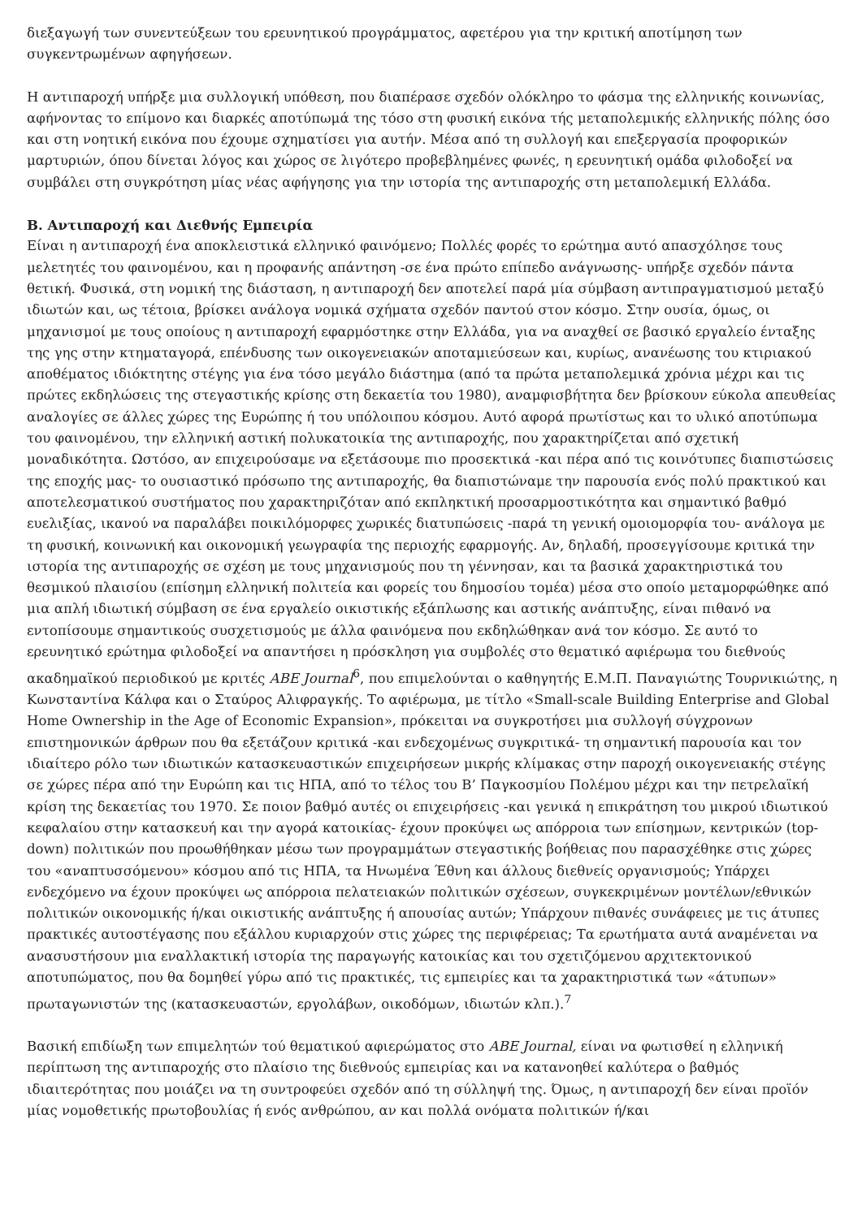διεξαγωγή των συνεντεύξεων του ερευνητικού προγράμματος, αφετέρου για την κριτική αποτίμηση των συγκεντρωμένων αφηγήσεων.
Η αντιπαροχή υπήρξε μια συλλογική υπόθεση, που διαπέρασε σχεδόν ολόκληρο το φάσμα της ελληνικής κοινωνίας, αφήνοντας το επίμονο και διαρκές αποτύπωμά της τόσο στη φυσική εικόνα τής μεταπολεμικής ελληνικής πόλης όσο και στη νοητική εικόνα που έχουμε σχηματίσει για αυτήν. Μέσα από τη συλλογή και επεξεργασία προφορικών μαρτυριών, όπου δίνεται λόγος και χώρος σε λιγότερο προβεβλημένες φωνές, η ερευνητική ομάδα φιλοδοξεί να συμβάλει στη συγκρότηση μίας νέας αφήγησης για την ιστορία της αντιπαροχής στη μεταπολεμική Ελλάδα.
Β. Αντιπαροχή και Διεθνής Εμπειρία
Είναι η αντιπαροχή ένα αποκλειστικά ελληνικό φαινόμενο; Πολλές φορές το ερώτημα αυτό απασχόλησε τους μελετητές του φαινομένου, και η προφανής απάντηση -σε ένα πρώτο επίπεδο ανάγνωσης- υπήρξε σχεδόν πάντα θετική. Φυσικά, στη νομική της διάσταση, η αντιπαροχή δεν αποτελεί παρά μία σύμβαση αντιπραγματισμού μεταξύ ιδιωτών και, ως τέτοια, βρίσκει ανάλογα νομικά σχήματα σχεδόν παντού στον κόσμο. Στην ουσία, όμως, οι μηχανισμοί με τους οποίους η αντιπαροχή εφαρμόστηκε στην Ελλάδα, για να αναχθεί σε βασικό εργαλείο ένταξης της γης στην κτηματαγορά, επένδυσης των οικογενειακών αποταμιεύσεων και, κυρίως, ανανέωσης του κτιριακού αποθέματος ιδιόκτητης στέγης για ένα τόσο μεγάλο διάστημα (από τα πρώτα μεταπολεμικά χρόνια μέχρι και τις πρώτες εκδηλώσεις της στεγαστικής κρίσης στη δεκαετία του 1980), αναμφισβήτητα δεν βρίσκουν εύκολα απευθείας αναλογίες σε άλλες χώρες της Ευρώπης ή του υπόλοιπου κόσμου. Αυτό αφορά πρωτίστως και το υλικό αποτύπωμα του φαινομένου, την ελληνική αστική πολυκατοικία της αντιπαροχής, που χαρακτηρίζεται από σχετική μοναδικότητα. Ωστόσο, αν επιχειρούσαμε να εξετάσουμε πιο προσεκτικά -και πέρα από τις κοινότυπες διαπιστώσεις της εποχής μας- το ουσιαστικό πρόσωπο της αντιπαροχής, θα διαπιστώναμε την παρουσία ενός πολύ πρακτικού και αποτελεσματικού συστήματος που χαρακτηριζόταν από εκπληκτική προσαρμοστικότητα και σημαντικό βαθμό ευελιξίας, ικανού να παραλάβει ποικιλόμορφες χωρικές διατυπώσεις -παρά τη γενική ομοιομορφία του- ανάλογα με τη φυσική, κοινωνική και οικονομική γεωγραφία της περιοχής εφαρμογής. Αν, δηλαδή, προσεγγίσουμε κριτικά την ιστορία της αντιπαροχής σε σχέση με τους μηχανισμούς που τη γέννησαν, και τα βασικά χαρακτηριστικά του θεσμικού πλαισίου (επίσημη ελληνική πολιτεία και φορείς του δημοσίου τομέα) μέσα στο οποίο μεταμορφώθηκε από μια απλή ιδιωτική σύμβαση σε ένα εργαλείο οικιστικής εξάπλωσης και αστικής ανάπτυξης, είναι πιθανό να εντοπίσουμε σημαντικούς συσχετισμούς με άλλα φαινόμενα που εκδηλώθηκαν ανά τον κόσμο. Σε αυτό το ερευνητικό ερώτημα φιλοδοξεί να απαντήσει η πρόσκληση για συμβολές στο θεματικό αφιέρωμα του διεθνούς ακαδημαϊκού περιοδικού με κριτές ABE Journal<sup>6</sup>, που επιμελούνται ο καθηγητής Ε.Μ.Π. Παναγιώτης Τουρνικιώτης, η Κωνσταντίνα Κάλφα και ο Σταύρος Αλιφραγκής. Το αφιέρωμα, με τίτλο «Small-scale Building Enterprise and Global Home Ownership in the Age of Economic Expansion», πρόκειται να συγκροτήσει μια συλλογή σύγχρονων επιστημονικών άρθρων που θα εξετάζουν κριτικά -και ενδεχομένως συγκριτικά- τη σημαντική παρουσία και τον ιδιαίτερο ρόλο των ιδιωτικών κατασκευαστικών επιχειρήσεων μικρής κλίμακας στην παροχή οικογενειακής στέγης σε χώρες πέρα από την Ευρώπη και τις ΗΠΑ, από το τέλος του Β’ Παγκοσμίου Πολέμου μέχρι και την πετρελαϊκή κρίση της δεκαετίας του 1970. Σε ποιον βαθμό αυτές οι επιχειρήσεις -και γενικά η επικράτηση του μικρού ιδιωτικού κεφαλαίου στην κατασκευή και την αγορά κατοικίας- έχουν προκύψει ως απόρροια των επίσημων, κεντρικών (top-down) πολιτικών που προωθήθηκαν μέσω των προγραμμάτων στεγαστικής βοήθειας που παρασχέθηκε στις χώρες του «αναπτυσσόμενου» κόσμου από τις ΗΠΑ, τα Ηνωμένα Έθνη και άλλους διεθνείς οργανισμούς; Υπάρχει ενδεχόμενο να έχουν προκύψει ως απόρροια πελατειακών πολιτικών σχέσεων, συγκεκριμένων μοντέλων/εθνικών πολιτικών οικονομικής ή/και οικιστικής ανάπτυξης ή απουσίας αυτών; Υπάρχουν πιθανές συνάφειες με τις άτυπες πρακτικές αυτοστέγασης που εξάλλου κυριαρχούν στις χώρες της περιφέρειας; Τα ερωτήματα αυτά αναμένεται να ανασυστήσουν μια εναλλακτική ιστορία της παραγωγής κατοικίας και του σχετιζόμενου αρχιτεκτονικού αποτυπώματος, που θα δομηθεί γύρω από τις πρακτικές, τις εμπειρίες και τα χαρακτηριστικά των «άτυπων» πρωταγωνιστών της (κατασκευαστών, εργολάβων, οικοδόμων, ιδιωτών κλπ.).<sup>7</sup>
Βασική επιδίωξη των επιμελητών τού θεματικού αφιερώματος στο ABE Journal, είναι να φωτισθεί η ελληνική περίπτωση της αντιπαροχής στο πλαίσιο της διεθνούς εμπειρίας και να κατανοηθεί καλύτερα ο βαθμός ιδιαιτερότητας που μοιάζει να τη συντροφεύει σχεδόν από τη σύλληψή της. Όμως, η αντιπαροχή δεν είναι προϊόν μίας νομοθετικής πρωτοβουλίας ή ενός ανθρώπου, αν και πολλά ονόματα πολιτικών ή/και